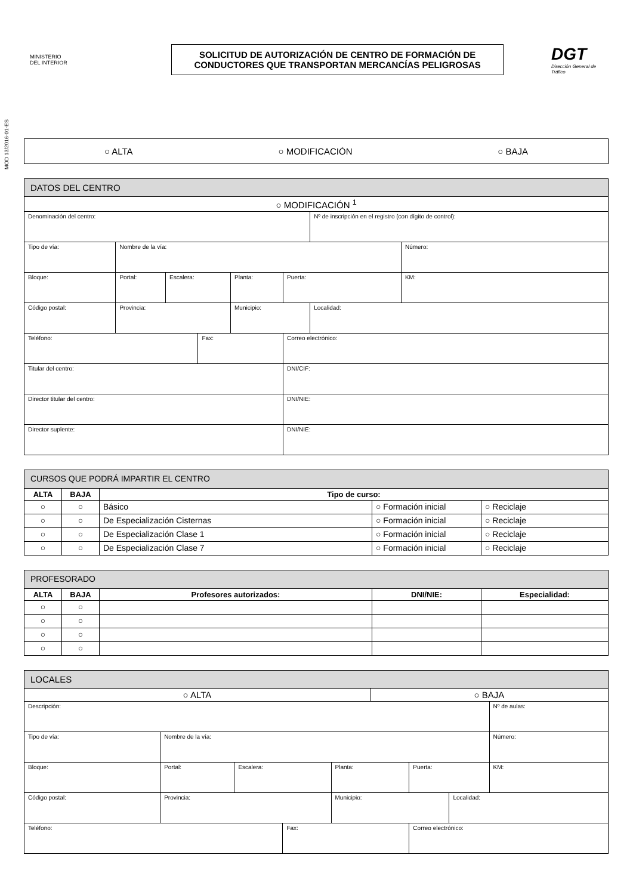MINISTERIO
DEL INTERIOR
SOLICITUD DE AUTORIZACIÓN DE CENTRO DE FORMACIÓN DE CONDUCTORES QUE TRANSPORTAN MERCANCÍAS PELIGROSAS
DGT
Dirección General de Tráfico
MOD 13/2016-01-ES
○ ALTA ○ MODIFICACIÓN ○ BAJA
| DATOS DEL CENTRO | | | | | | | |
| ○ MODIFICACIÓN <sup>1</sup> | | | | | | | |
| Denominación del centro: | | | | | | Nº de inscripción en el registro (con dígito de control): | |
| Tipo de vía: | Nombre de la vía: | | | | | | Número: |
| Bloque: | Portal: | Escalera: | | Planta: | Puerta: | | KM: |
| Código postal: | Provincia: | | | Municipio: | | Localidad: | |
| Teléfono: | | | Fax: | | Correo electrónico: | | |
| Titular del centro: | | | | | DNI/CIF: | | |
| Director titular del centro: | | | | | DNI/NIE: | | |
| Director suplente: | | | | | DNI/NIE: | | |
| CURSOS QUE PODRÁ IMPARTIR EL CENTRO | | | | |
| ALTA | BAJA | Tipo de curso: | | |
| ○ | ○ | Básico | ○ Formación inicial | ○ Reciclaje |
| ○ | ○ | De Especialización Cisternas | ○ Formación inicial | ○ Reciclaje |
| ○ | ○ | De Especialización Clase 1 | ○ Formación inicial | ○ Reciclaje |
| ○ | ○ | De Especialización Clase 7 | ○ Formación inicial | ○ Reciclaje |
| PROFESORADO | | | | |
| ALTA | BAJA | Profesores autorizados: | DNI/NIE: | Especialidad: |
| ○ | ○ | | | |
| ○ | ○ | | | |
| ○ | ○ | | | |
| ○ | ○ | | | |
| LOCALES | | | | | | | | |
| ○ ALTA | | | | | ○ BAJA | | | |
| Descripción: | | | | | | | | Nº de aulas: |
| Tipo de vía: | Nombre de la vía: | | | | | | | Número: |
| Bloque: | Portal: | Escalera: | | Planta: | | Puerta: | | KM: |
| Código postal: | Provincia: | | | Municipio: | | | Localidad: | |
| Teléfono: | | | Fax: | | | Correo electrónico: | | |